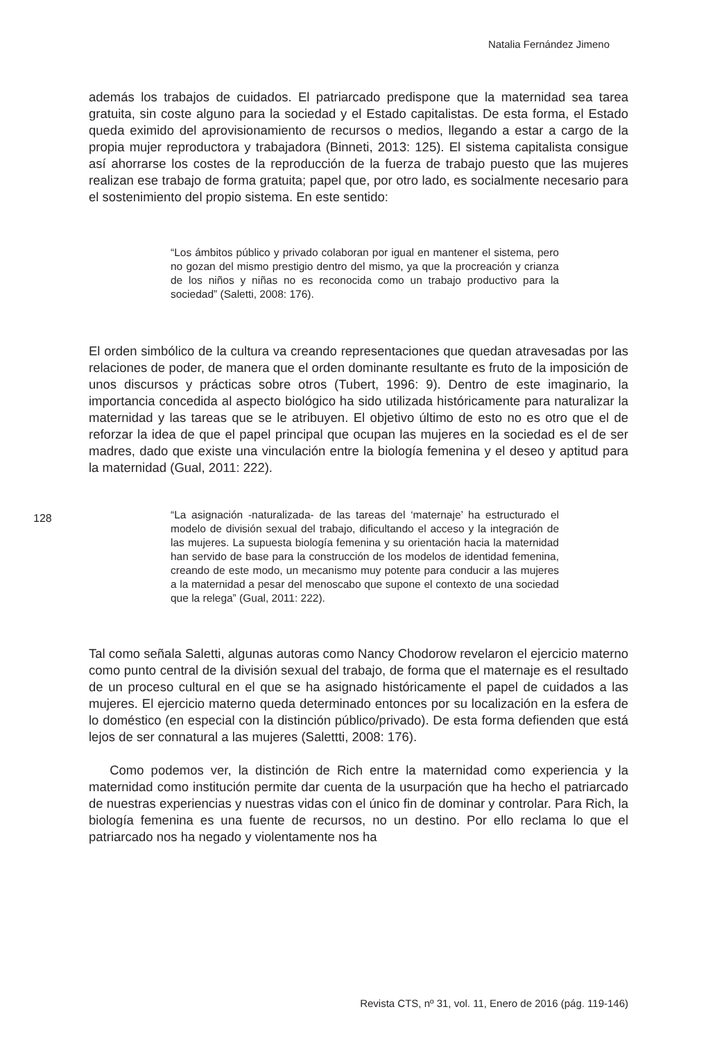Natalia Fernández Jimeno
además los trabajos de cuidados. El patriarcado predispone que la maternidad sea tarea gratuita, sin coste alguno para la sociedad y el Estado capitalistas. De esta forma, el Estado queda eximido del aprovisionamiento de recursos o medios, llegando a estar a cargo de la propia mujer reproductora y trabajadora (Binneti, 2013: 125). El sistema capitalista consigue así ahorrarse los costes de la reproducción de la fuerza de trabajo puesto que las mujeres realizan ese trabajo de forma gratuita; papel que, por otro lado, es socialmente necesario para el sostenimiento del propio sistema. En este sentido:
“Los ámbitos público y privado colaboran por igual en mantener el sistema, pero no gozan del mismo prestigio dentro del mismo, ya que la procreación y crianza de los niños y niñas no es reconocida como un trabajo productivo para la sociedad” (Saletti, 2008: 176).
El orden simbólico de la cultura va creando representaciones que quedan atravesadas por las relaciones de poder, de manera que el orden dominante resultante es fruto de la imposición de unos discursos y prácticas sobre otros (Tubert, 1996: 9). Dentro de este imaginario, la importancia concedida al aspecto biológico ha sido utilizada históricamente para naturalizar la maternidad y las tareas que se le atribuyen. El objetivo último de esto no es otro que el de reforzar la idea de que el papel principal que ocupan las mujeres en la sociedad es el de ser madres, dado que existe una vinculación entre la biología femenina y el deseo y aptitud para la maternidad (Gual, 2011: 222).
“La asignación -naturalizada- de las tareas del ‘maternaje’ ha estructurado el modelo de división sexual del trabajo, dificultando el acceso y la integración de las mujeres. La supuesta biología femenina y su orientación hacia la maternidad han servido de base para la construcción de los modelos de identidad femenina, creando de este modo, un mecanismo muy potente para conducir a las mujeres a la maternidad a pesar del menoscabo que supone el contexto de una sociedad que la relega” (Gual, 2011: 222).
Tal como señala Saletti, algunas autoras como Nancy Chodorow revelaron el ejercicio materno como punto central de la división sexual del trabajo, de forma que el maternaje es el resultado de un proceso cultural en el que se ha asignado históricamente el papel de cuidados a las mujeres. El ejercicio materno queda determinado entonces por su localización en la esfera de lo doméstico (en especial con la distinción público/privado). De esta forma defienden que está lejos de ser connatural a las mujeres (Salettti, 2008: 176).
Como podemos ver, la distinción de Rich entre la maternidad como experiencia y la maternidad como institución permite dar cuenta de la usurpación que ha hecho el patriarcado de nuestras experiencias y nuestras vidas con el único fin de dominar y controlar. Para Rich, la biología femenina es una fuente de recursos, no un destino. Por ello reclama lo que el patriarcado nos ha negado y violentamente nos ha
128
Revista CTS, nº 31, vol. 11, Enero de 2016 (pág. 119-146)